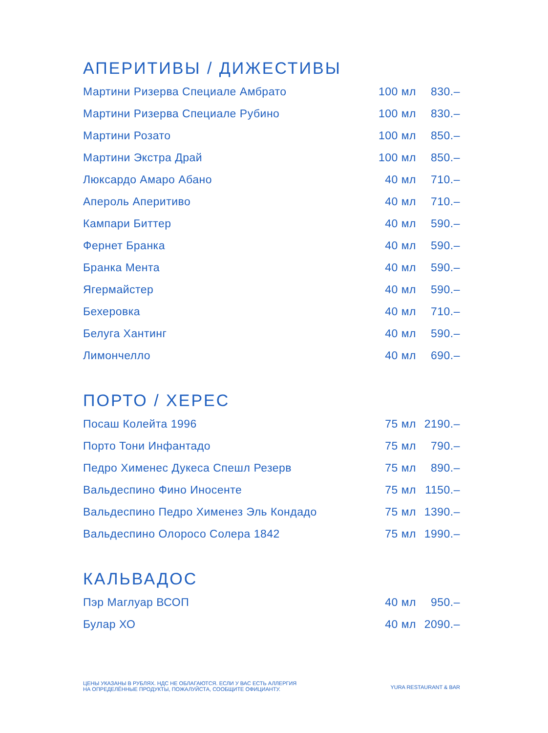АПЕРИТИВЫ / ДИЖЕСТИВЫ
| Мартини Ризерва Специале Амбрато | 100 мл | 830.– |
| Мартини Ризерва Специале Рубино | 100 мл | 830.– |
| Мартини Розато | 100 мл | 850.– |
| Мартини Экстра Драй | 100 мл | 850.– |
| Люксардо Амаро Абано | 40 мл | 710.– |
| Апероль Аперитиво | 40 мл | 710.– |
| Кампари Биттер | 40 мл | 590.– |
| Фернет Бранка | 40 мл | 590.– |
| Бранка Мента | 40 мл | 590.– |
| Ягермайстер | 40 мл | 590.– |
| Бехеровка | 40 мл | 710.– |
| Белуга Хантинг | 40 мл | 590.– |
| Лимончелло | 40 мл | 690.– |
ПОРТО / ХЕРЕС
| Посаш Колейта 1996 | 75 мл | 2190.– |
| Порто Тони Инфантадо | 75 мл | 790.– |
| Педро Хименес Дукеса Спешл Резерв | 75 мл | 890.– |
| Вальдеспино Фино Иносенте | 75 мл | 1150.– |
| Вальдеспино Педро Хименез Эль Кондадо | 75 мл | 1390.– |
| Вальдеспино Олоросо Солера 1842 | 75 мл | 1990.– |
КАЛЬВАДОС
| Пэр Маглуар ВСОП | 40 мл | 950.– |
| Булар ХО | 40 мл | 2090.– |
ЦЕНЫ УКАЗАНЫ В РУБЛЯХ. НДС НЕ ОБЛАГАЮТСЯ. ЕСЛИ У ВАС ЕСТЬ АЛЛЕРГИЯ
НА ОПРЕДЕЛЁННЫЕ ПРОДУКТЫ, ПОЖАЛУЙСТА, СООБЩИТЕ ОФИЦИАНТУ.
YURA RESTAURANT & BAR